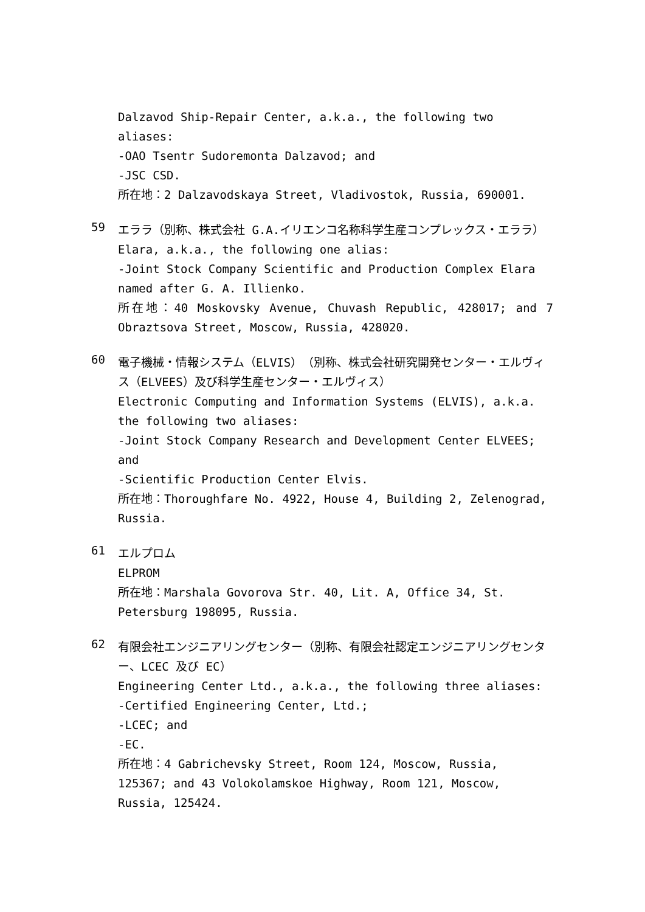Dalzavod Ship-Repair Center, a.k.a., the following two aliases:
-OAO Tsentr Sudoremonta Dalzavod; and
-JSC CSD.
所在地：2 Dalzavodskaya Street, Vladivostok, Russia, 690001.
59
エララ（別称、株式会社 G.A.イリエンコ名称科学生産コンプレックス・エララ）
Elara, a.k.a., the following one alias:
-Joint Stock Company Scientific and Production Complex Elara named after G. A. Illienko.
所在地：40 Moskovsky Avenue, Chuvash Republic, 428017; and 7 Obraztsova Street, Moscow, Russia, 428020.
60
電子機械・情報システム（ELVIS）（別称、株式会社研究開発センター・エルヴィス（ELVEES）及び科学生産センター・エルヴィス）
Electronic Computing and Information Systems (ELVIS), a.k.a. the following two aliases:
-Joint Stock Company Research and Development Center ELVEES; and
-Scientific Production Center Elvis.
所在地：Thoroughfare No. 4922, House 4, Building 2, Zelenograd, Russia.
61
エルプロム
ELPROM
所在地：Marshala Govorova Str. 40, Lit. A, Office 34, St. Petersburg 198095, Russia.
62
有限会社エンジニアリングセンター（別称、有限会社認定エンジニアリングセンター、LCEC 及び EC）
Engineering Center Ltd., a.k.a., the following three aliases:
-Certified Engineering Center, Ltd.;
-LCEC; and
-EC.
所在地：4 Gabrichevsky Street, Room 124, Moscow, Russia, 125367; and 43 Volokolamskoe Highway, Room 121, Moscow, Russia, 125424.